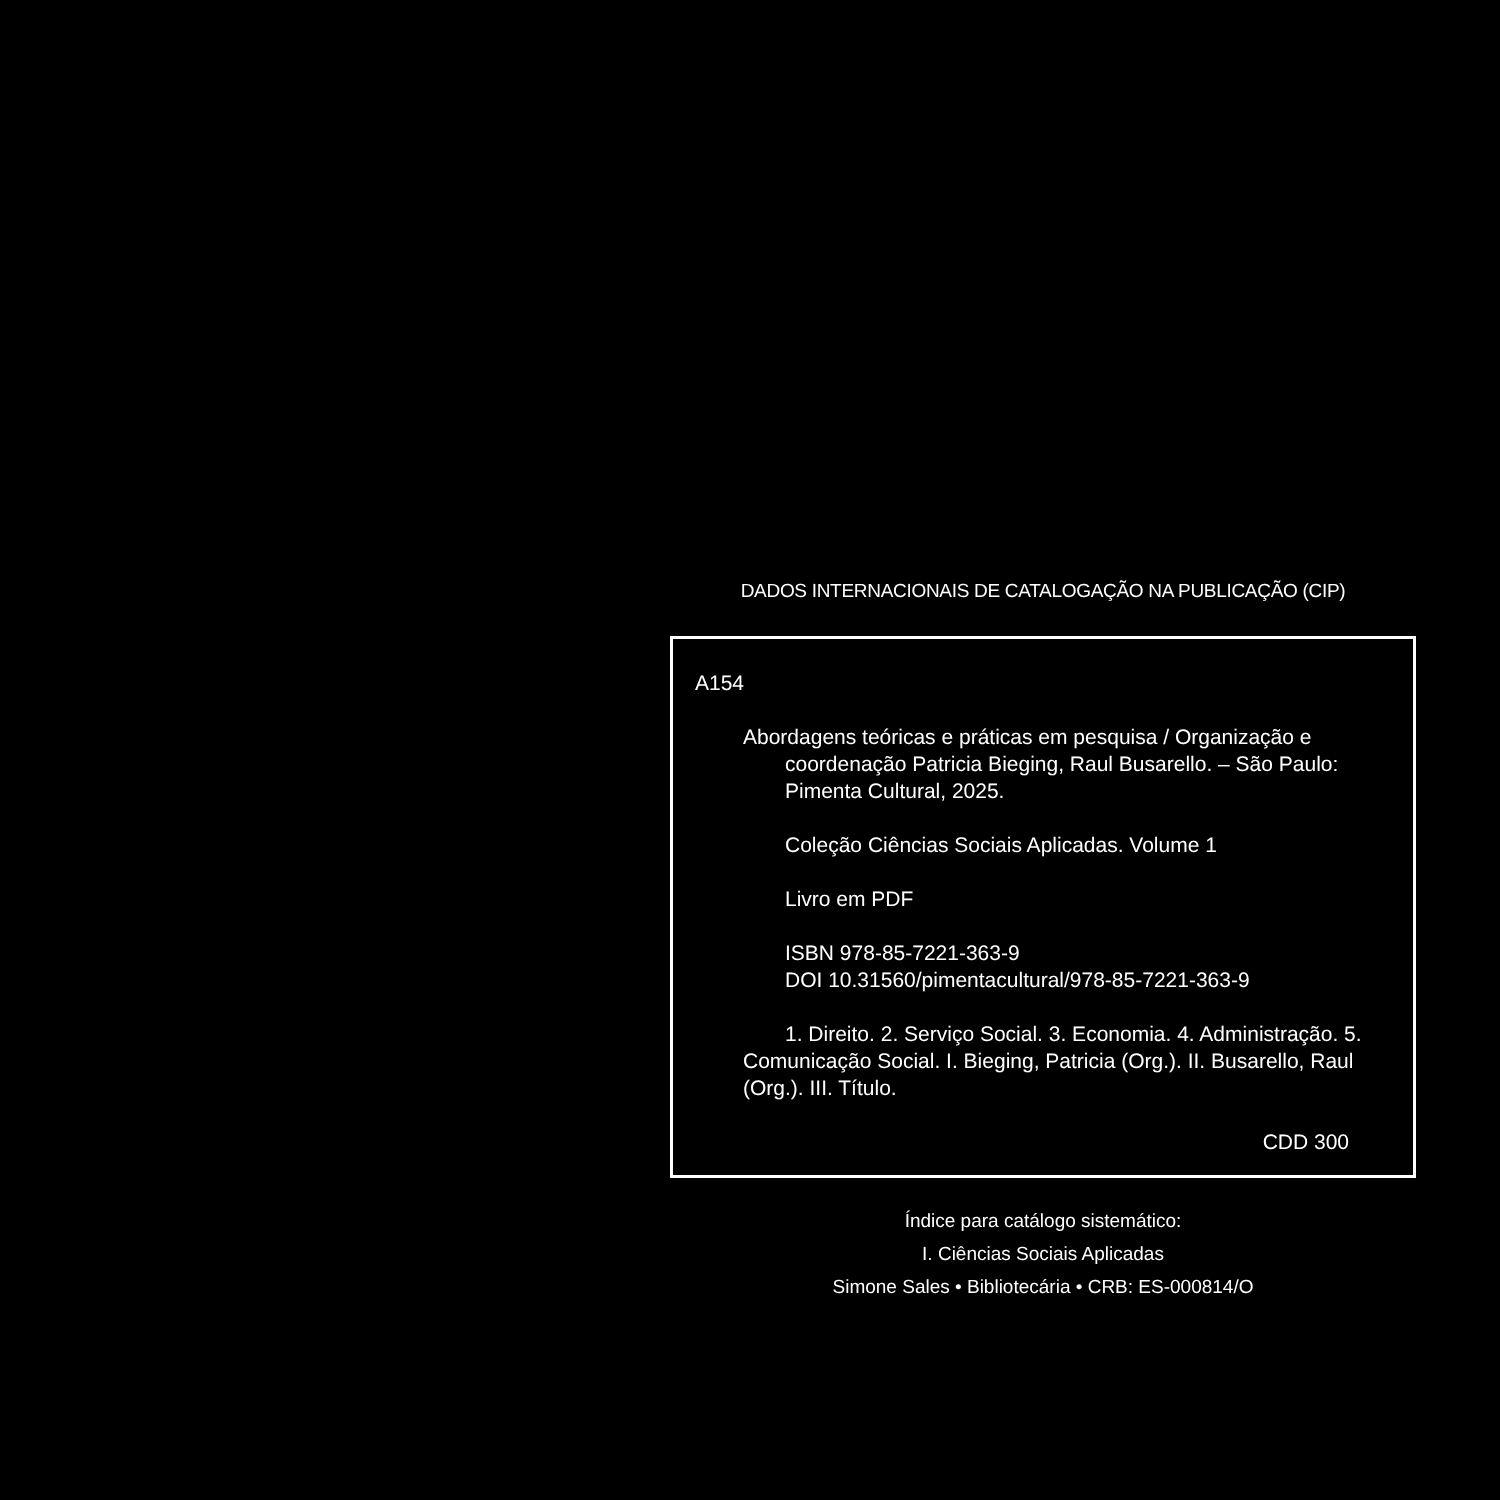DADOS INTERNACIONAIS DE CATALOGAÇÃO NA PUBLICAÇÃO (CIP)
A154
Abordagens teóricas e práticas em pesquisa / Organização e coordenação Patricia Bieging, Raul Busarello. – São Paulo: Pimenta Cultural, 2025.
Coleção Ciências Sociais Aplicadas. Volume 1
Livro em PDF
ISBN 978-85-7221-363-9
DOI 10.31560/pimentacultural/978-85-7221-363-9
1. Direito. 2. Serviço Social. 3. Economia. 4. Administração. 5. Comunicação Social. I. Bieging, Patricia (Org.). II. Busarello, Raul (Org.). III. Título.
CDD 300
Índice para catálogo sistemático:
I. Ciências Sociais Aplicadas
Simone Sales • Bibliotecária • CRB: ES-000814/O